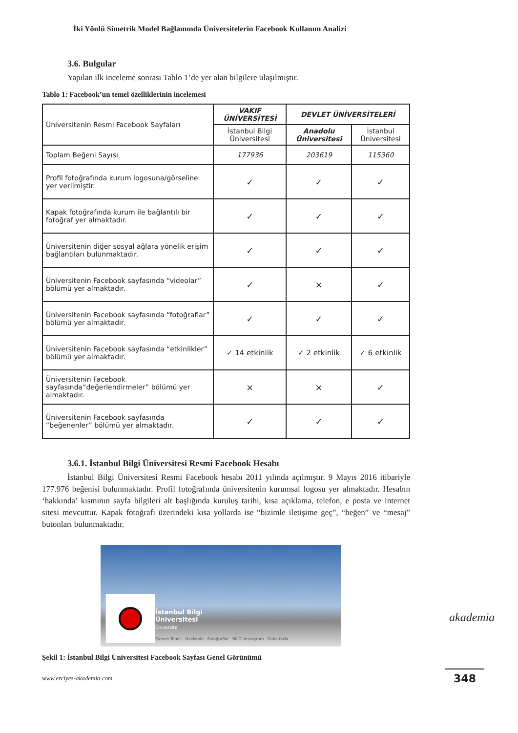İki Yönlü Simetrik Model Bağlamında Üniversitelerin Facebook Kullanım Analizi
3.6. Bulgular
Yapılan ilk inceleme sonrası Tablo 1’de yer alan bilgilere ulaşılmıştır.
Tablo 1: Facebook’un temel özelliklerinin incelemesi
| Üniversitenin Resmi Facebook Sayfaları | VAKIF ÜNİVERSİTESİ | DEVLET ÜNİVERSİTELERİ | |
| | İstanbul Bilgi Üniversitesi | Anadolu Üniversitesi | İstanbul Üniversitesi |
| Toplam Beğeni Sayısı | 177936 | 203619 | 115360 |
| Profil fotoğrafında kurum logosuna/görseline yer verilmiştir. | ✓ | ✓ | ✓ |
| Kapak fotoğrafında kurum ile bağlantılı bir fotoğraf yer almaktadır. | ✓ | ✓ | ✓ |
| Üniversitenin diğer sosyal ağlara yönelik erişim bağlantıları bulunmaktadır. | ✓ | ✓ | ✓ |
| Üniversitenin Facebook sayfasında “videolar” bölümü yer almaktadır. | ✓ | × | ✓ |
| Üniversitenin Facebook sayfasında “fotoğraflar” bölümü yer almaktadır. | ✓ | ✓ | ✓ |
| Üniversitenin Facebook sayfasında “etkinlikler” bölümü yer almaktadır. | ✓ 14 etkinlik | ✓ 2 etkinlik | ✓ 6 etkinlik |
| Üniversitenin Facebook sayfasında“değerlendirmeler” bölümü yer almaktadır. | × | × | ✓ |
| Üniversitenin Facebook sayfasında “beğenenler” bölümü yer almaktadır. | ✓ | ✓ | ✓ |
3.6.1. İstanbul Bilgi Üniversitesi Resmi Facebook Hesabı
İstanbul Bilgi Üniversitesi Resmi Facebook hesabı 2011 yılında açılmıştır. 9 Mayıs 2016 itibariyle 177.976 beğenisi bulunmaktadır. Profil fotoğrafında üniversitenin kurumsal logosu yer almaktadır. Hesabın ‘hakkında’ kısmının sayfa bilgileri alt başlığında kuruluş tarihi, kısa açıklama, telefon, e posta ve internet sitesi mevcuttur. Kapak fotoğrafı üzerindeki kısa yollarda ise “bizimle iletişime geç”, “beğen” ve “mesaj” butonları bulunmaktadır.
İstanbul Bilgi
Üniversitesi
Üniversite
Zaman Tüneli Hakkında Fotoğraflar BİLGİ Instagram Daha fazla
Şekil 1: İstanbul Bilgi Üniversitesi Facebook Sayfası Genel Görünümü
akademia
www.erciyes-akademia.com 348